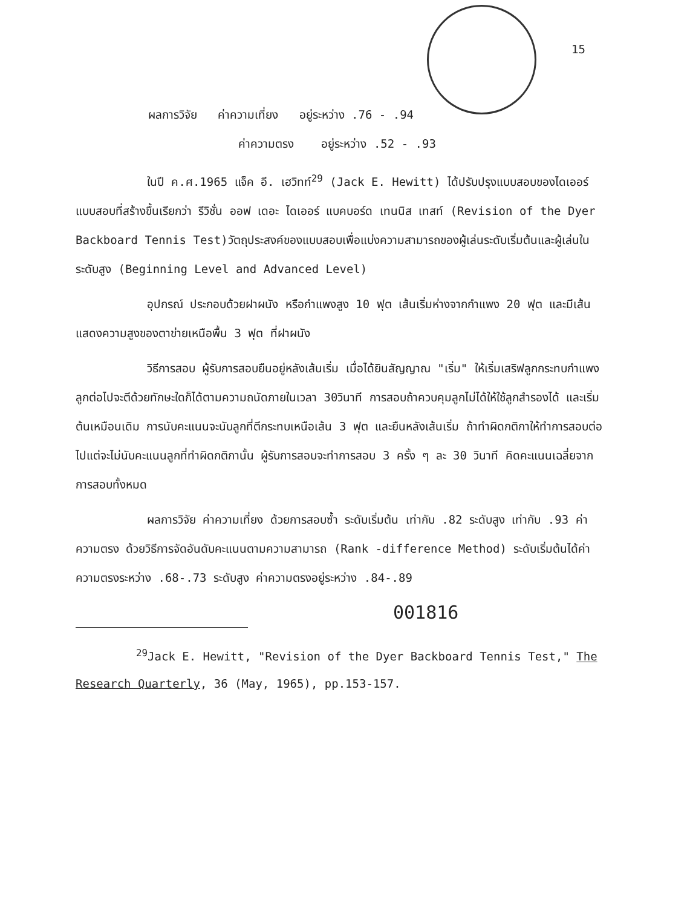15
ผลการวิจัย ค่าความเที่ยง อยู่ระหว่าง .76 - .94
ค่าความตรง อยู่ระหว่าง .52 - .93
ในปี ค.ศ.1965 แจ็ค อี. เฮวิทท์<sup>29</sup> (Jack E. Hewitt) ได้ปรับปรุงแบบสอบของไดเออร์ แบบสอบที่สร้างขึ้นเรียกว่า รีวิชั่น ออฟ เดอะ ไดเออร์ แบคบอร์ด เทนนิส เทสท์ (Revision of the Dyer Backboard Tennis Test)วัตถุประสงค์ของแบบสอบเพื่อแบ่งความสามารถของผู้เล่นระดับเริ่มต้นและผู้เล่นในระดับสูง (Beginning Level and Advanced Level)
อุปกรณ์ ประกอบด้วยฝาผนัง หรือกำแพงสูง 10 ฟุต เส้นเริ่มห่างจากกำแพง 20 ฟุต และมีเส้นแสดงความสูงของตาข่ายเหนือพื้น 3 ฟุต ที่ฝาผนัง
วิธีการสอบ ผู้รับการสอบยืนอยู่หลังเส้นเริ่ม เมื่อได้ยินสัญญาณ "เริ่ม" ให้เริ่มเสริฟลูกกระทบกำแพง ลูกต่อไปจะตีด้วยทักษะใดก็ได้ตามความถนัดภายในเวลา 30วินาที การสอบถ้าควบคุมลูกไม่ได้ให้ใช้ลูกสำรองได้ และเริ่มต้นเหมือนเดิม การนับคะแนนจะนับลูกที่ตีกระทบเหนือเส้น 3 ฟุต และยืนหลังเส้นเริ่ม ถ้าทำผิดกติกาให้ทำการสอบต่อไปแต่จะไม่นับคะแนนลูกที่ทำผิดกติกานั้น ผู้รับการสอบจะทำการสอบ 3 ครั้ง ๆ ละ 30 วินาที คิดคะแนนเฉลี่ยจากการสอบทั้งหมด
ผลการวิจัย ค่าความเที่ยง ด้วยการสอบซ้ำ ระดับเริ่มต้น เท่ากับ .82 ระดับสูง เท่ากับ .93 ค่าความตรง ด้วยวิธีการจัดอันดับคะแนนตามความสามารถ (Rank -difference Method) ระดับเริ่มต้นได้ค่าความตรงระหว่าง .68-.73 ระดับสูง ค่าความตรงอยู่ระหว่าง .84-.89
001816
<sup>29</sup> Jack E. Hewitt, "Revision of the Dyer Backboard Tennis Test," The Research Quarterly, 36 (May, 1965), pp.153-157.